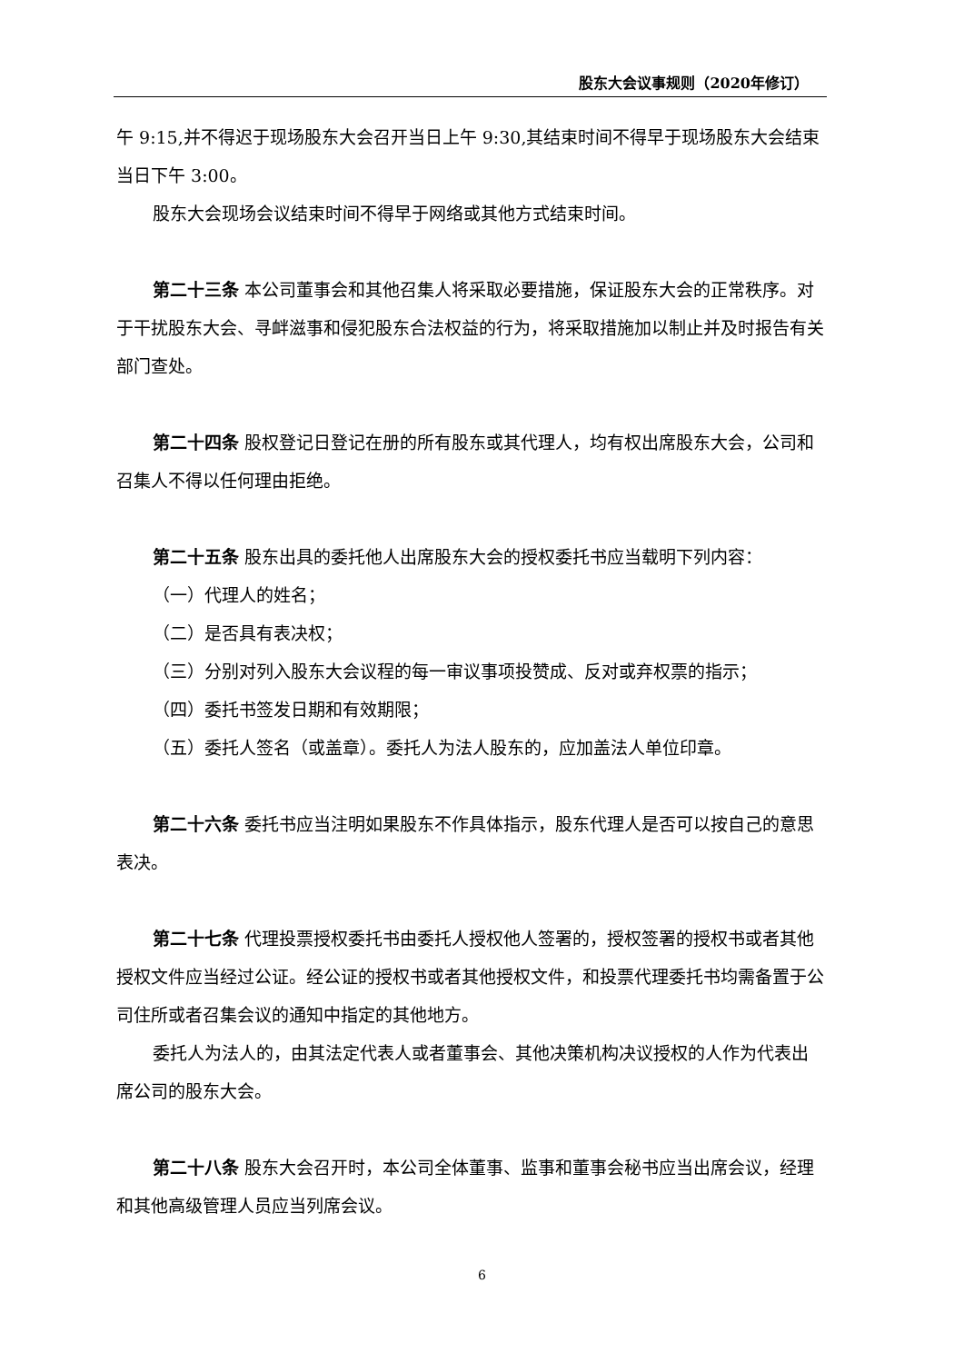股东大会议事规则（2020年修订）
午 9:15,并不得迟于现场股东大会召开当日上午 9:30,其结束时间不得早于现场股东大会结束当日下午 3:00。
股东大会现场会议结束时间不得早于网络或其他方式结束时间。
第二十三条 本公司董事会和其他召集人将采取必要措施，保证股东大会的正常秩序。对于干扰股东大会、寻衅滋事和侵犯股东合法权益的行为，将采取措施加以制止并及时报告有关部门查处。
第二十四条 股权登记日登记在册的所有股东或其代理人，均有权出席股东大会，公司和召集人不得以任何理由拒绝。
第二十五条 股东出具的委托他人出席股东大会的授权委托书应当载明下列内容：
（一）代理人的姓名；
（二）是否具有表决权；
（三）分别对列入股东大会议程的每一审议事项投赞成、反对或弃权票的指示；
（四）委托书签发日期和有效期限；
（五）委托人签名（或盖章）。委托人为法人股东的，应加盖法人单位印章。
第二十六条 委托书应当注明如果股东不作具体指示，股东代理人是否可以按自己的意思表决。
第二十七条 代理投票授权委托书由委托人授权他人签署的，授权签署的授权书或者其他授权文件应当经过公证。经公证的授权书或者其他授权文件，和投票代理委托书均需备置于公司住所或者召集会议的通知中指定的其他地方。
委托人为法人的，由其法定代表人或者董事会、其他决策机构决议授权的人作为代表出席公司的股东大会。
第二十八条 股东大会召开时，本公司全体董事、监事和董事会秘书应当出席会议，经理和其他高级管理人员应当列席会议。
6